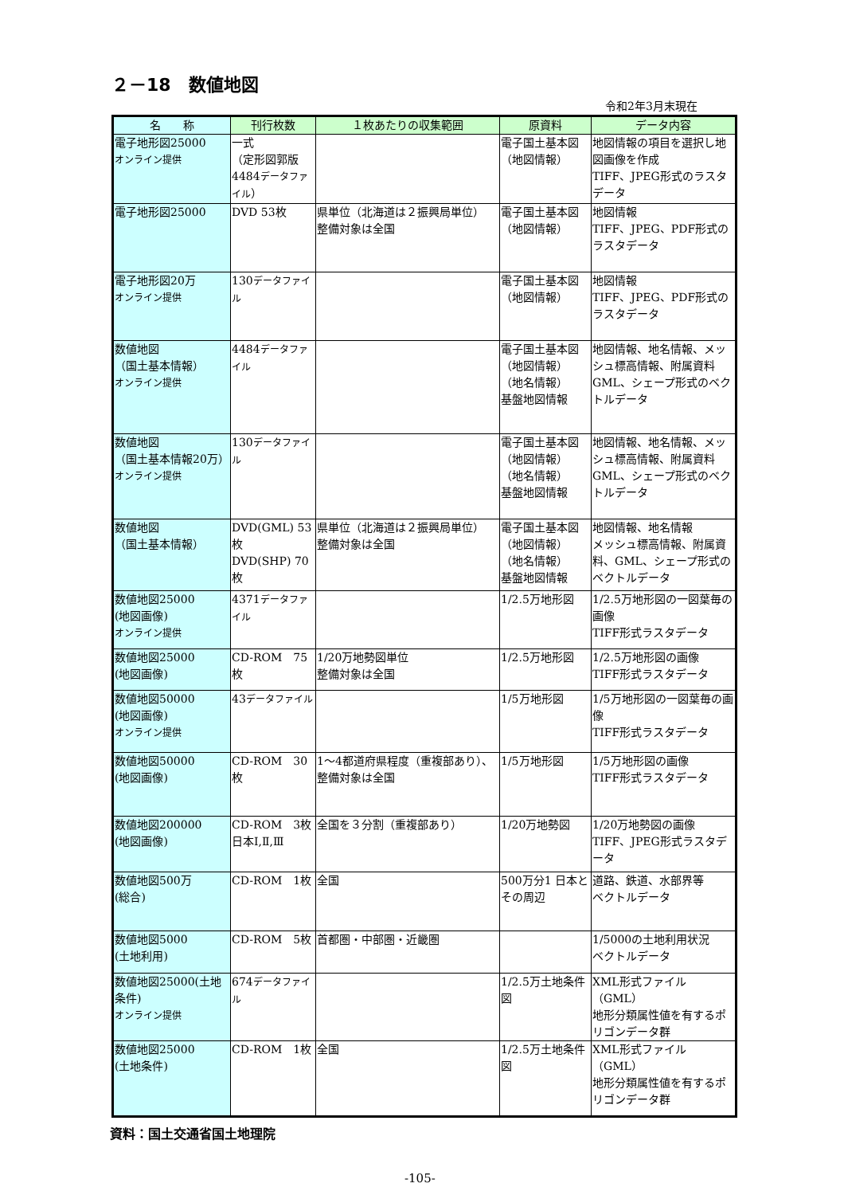２－18　数値地図
令和2年3月末現在
| 名 称 | 刊行枚数 | １枚あたりの収集範囲 | 原資料 | データ内容 |
| --- | --- | --- | --- | --- |
| 電子地形図25000 オンライン提供 | 一式 （定形図郭版 4484 データファイル ） | | 電子国土基本図 （地図情報） | 地図情報の項目を選択し地図画像を作成 TIFF、JPEG形式のラスタデータ |
| 電子地形図25000 | DVD 53枚 | 県単位（北海道は２振興局単位） 整備対象は全国 | 電子国土基本図 （地図情報） | 地図情報 TIFF、JPEG、PDF形式のラスタデータ |
| 電子地形図20万 オンライン提供 | 130 データファイル | | 電子国土基本図 （地図情報） | 地図情報 TIFF、JPEG、PDF形式のラスタデータ |
| 数値地図 （国土基本情報） オンライン提供 | 4484 データファイル | | 電子国土基本図 （地図情報） （地名情報） 基盤地図情報 | 地図情報、地名情報、メッシュ標高情報、附属資料 GML、シェープ形式のベクトルデータ |
| 数値地図 （国土基本情報20万） オンライン提供 | 130 データファイル | | 電子国土基本図 （地図情報） （地名情報） 基盤地図情報 | 地図情報、地名情報、メッシュ標高情報、附属資料 GML、シェープ形式のベクトルデータ |
| 数値地図 （国土基本情報） | DVD(GML) 53枚 DVD(SHP) 70枚 | 県単位（北海道は２振興局単位） 整備対象は全国 | 電子国土基本図 （地図情報） （地名情報） 基盤地図情報 | 地図情報、地名情報 メッシュ標高情報、附属資料、GML、シェープ形式のベクトルデータ |
| 数値地図25000 (地図画像) オンライン提供 | 4371 データファイル | | 1/2.5万地形図 | 1/2.5万地形図の一図葉毎の画像 TIFF形式ラスタデータ |
| 数値地図25000 (地図画像) | CD-ROM 75枚 | 1/20万地勢図単位 整備対象は全国 | 1/2.5万地形図 | 1/2.5万地形図の画像 TIFF形式ラスタデータ |
| 数値地図50000 (地図画像) オンライン提供 | 43 データファイル | | 1/5万地形図 | 1/5万地形図の一図葉毎の画像 TIFF形式ラスタデータ |
| 数値地図50000 (地図画像) | CD-ROM 30枚 | 1～4都道府県程度（重複部あり）、整備対象は全国 | 1/5万地形図 | 1/5万地形図の画像 TIFF形式ラスタデータ |
| 数値地図200000 (地図画像) | CD-ROM 3枚 日本Ⅰ,Ⅱ,Ⅲ | 全国を３分割（重複部あり） | 1/20万地勢図 | 1/20万地勢図の画像 TIFF、JPEG形式ラスタデータ |
| 数値地図500万 (総合) | CD-ROM 1枚 | 全国 | 500万分1 日本とその周辺 | 道路、鉄道、水部界等 ベクトルデータ |
| 数値地図5000 (土地利用) | CD-ROM 5枚 | 首都圏・中部圏・近畿圏 | | 1/5000の土地利用状況 ベクトルデータ |
| 数値地図25000(土地条件) オンライン提供 | 674 データファイル | | 1/2.5万土地条件図 | XML形式ファイル（GML） 地形分類属性値を有するポリゴンデータ群 |
| 数値地図25000 (土地条件) | CD-ROM 1枚 | 全国 | 1/2.5万土地条件図 | XML形式ファイル（GML） 地形分類属性値を有するポリゴンデータ群 |
資料：国土交通省国土地理院
-105-